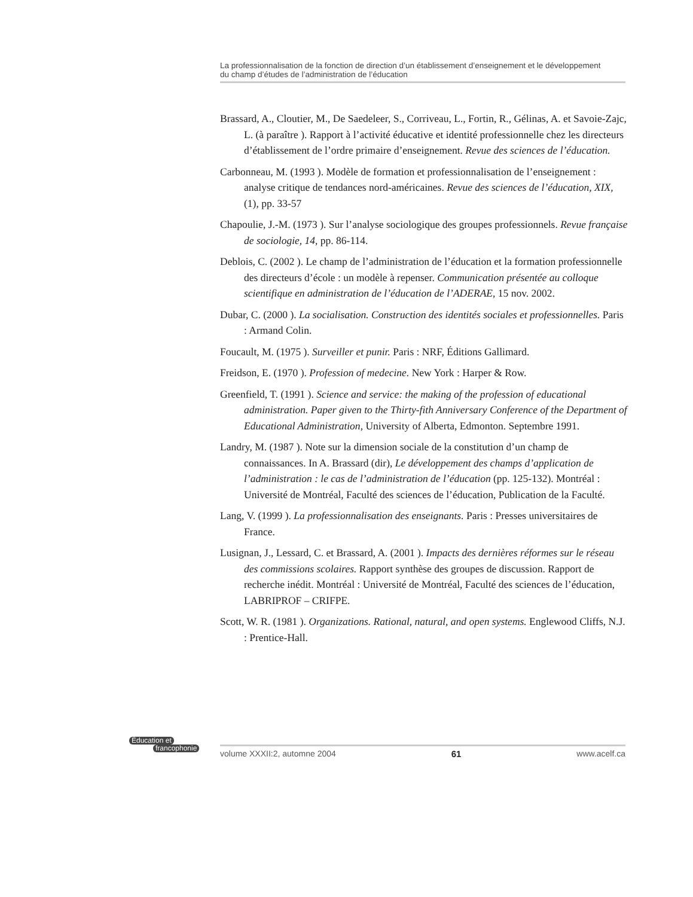La professionnalisation de la fonction de direction d’un établissement d’enseignement et le développement
du champ d’études de l’administration de l’éducation
Brassard, A., Cloutier, M., De Saedeleer, S., Corriveau, L., Fortin, R., Gélinas, A. et Savoie-Zajc, L. (à paraître ). Rapport à l’activité éducative et identité professionnelle chez les directeurs d’établissement de l’ordre primaire d’enseignement. Revue des sciences de l’éducation.
Carbonneau, M. (1993 ). Modèle de formation et professionnalisation de l’enseignement : analyse critique de tendances nord-américaines. Revue des sciences de l’éducation, XIX, (1), pp. 33-57
Chapoulie, J.-M. (1973 ). Sur l’analyse sociologique des groupes professionnels. Revue française de sociologie, 14, pp. 86-114.
Deblois, C. (2002 ). Le champ de l’administration de l’éducation et la formation professionnelle des directeurs d’école : un modèle à repenser. Communication présentée au colloque scientifique en administration de l’éducation de l’ADERAE, 15 nov. 2002.
Dubar, C. (2000 ). La socialisation. Construction des identités sociales et professionnelles. Paris : Armand Colin.
Foucault, M. (1975 ). Surveiller et punir. Paris : NRF, Éditions Gallimard.
Freidson, E. (1970 ). Profession of medecine. New York : Harper & Row.
Greenfield, T. (1991 ). Science and service: the making of the profession of educational administration. Paper given to the Thirty-fith Anniversary Conference of the Department of Educational Administration, University of Alberta, Edmonton. Septembre 1991.
Landry, M. (1987 ). Note sur la dimension sociale de la constitution d’un champ de connaissances. In A. Brassard (dir), Le développement des champs d’application de l’administration : le cas de l’administration de l’éducation (pp. 125-132). Montréal : Université de Montréal, Faculté des sciences de l’éducation, Publication de la Faculté.
Lang, V. (1999 ). La professionnalisation des enseignants. Paris : Presses universitaires de France.
Lusignan, J., Lessard, C. et Brassard, A. (2001 ). Impacts des dernières réformes sur le réseau des commissions scolaires. Rapport synthèse des groupes de discussion. Rapport de recherche inédit. Montréal : Université de Montréal, Faculté des sciences de l’éducation, LABRIPROF – CRIFPE.
Scott, W. R. (1981 ). Organizations. Rational, natural, and open systems. Englewood Cliffs, N.J. : Prentice-Hall.
Éducation et
francophonie
volume XXXII:2, automne 2004 61 www.acelf.ca